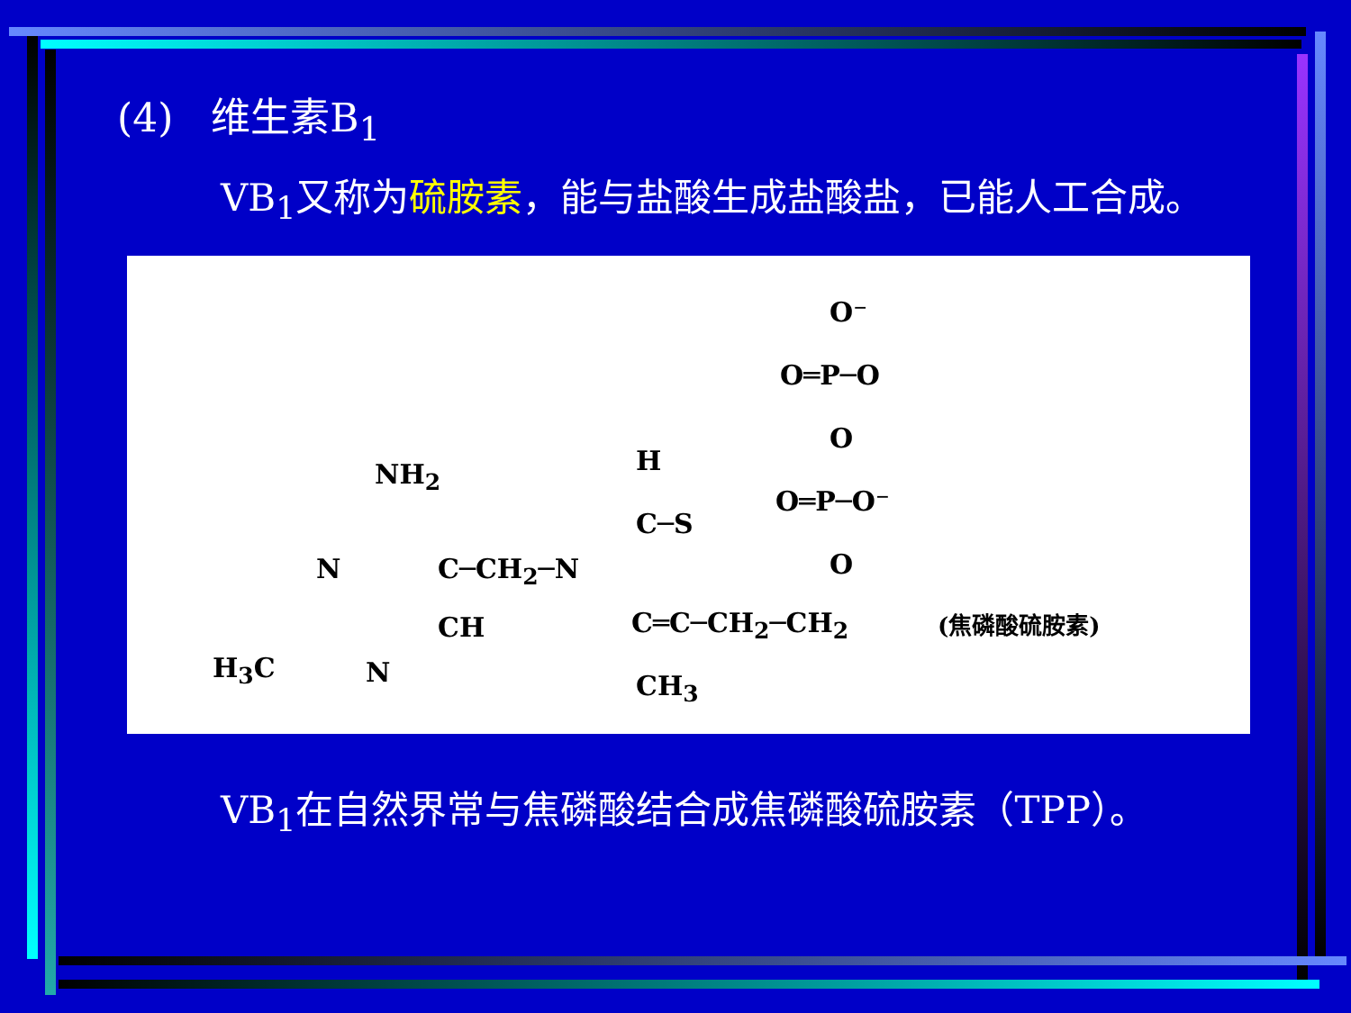(4) 维生素B<sub>1</sub>
VB<sub>1</sub>又称为硫胺素，能与盐酸生成盐酸盐，已能人工合成。
O⁻
O═P─O
O
O═P─O⁻
O
H
C─S
NH<sub>2</sub>
N C─CH<sub>2</sub>─N
CH C═C─CH<sub>2</sub>─CH<sub>2</sub> (焦磷酸硫胺素)
H<sub>3</sub>C N CH<sub>3</sub>
VB<sub>1</sub>在自然界常与焦磷酸结合成焦磷酸硫胺素（TPP）。